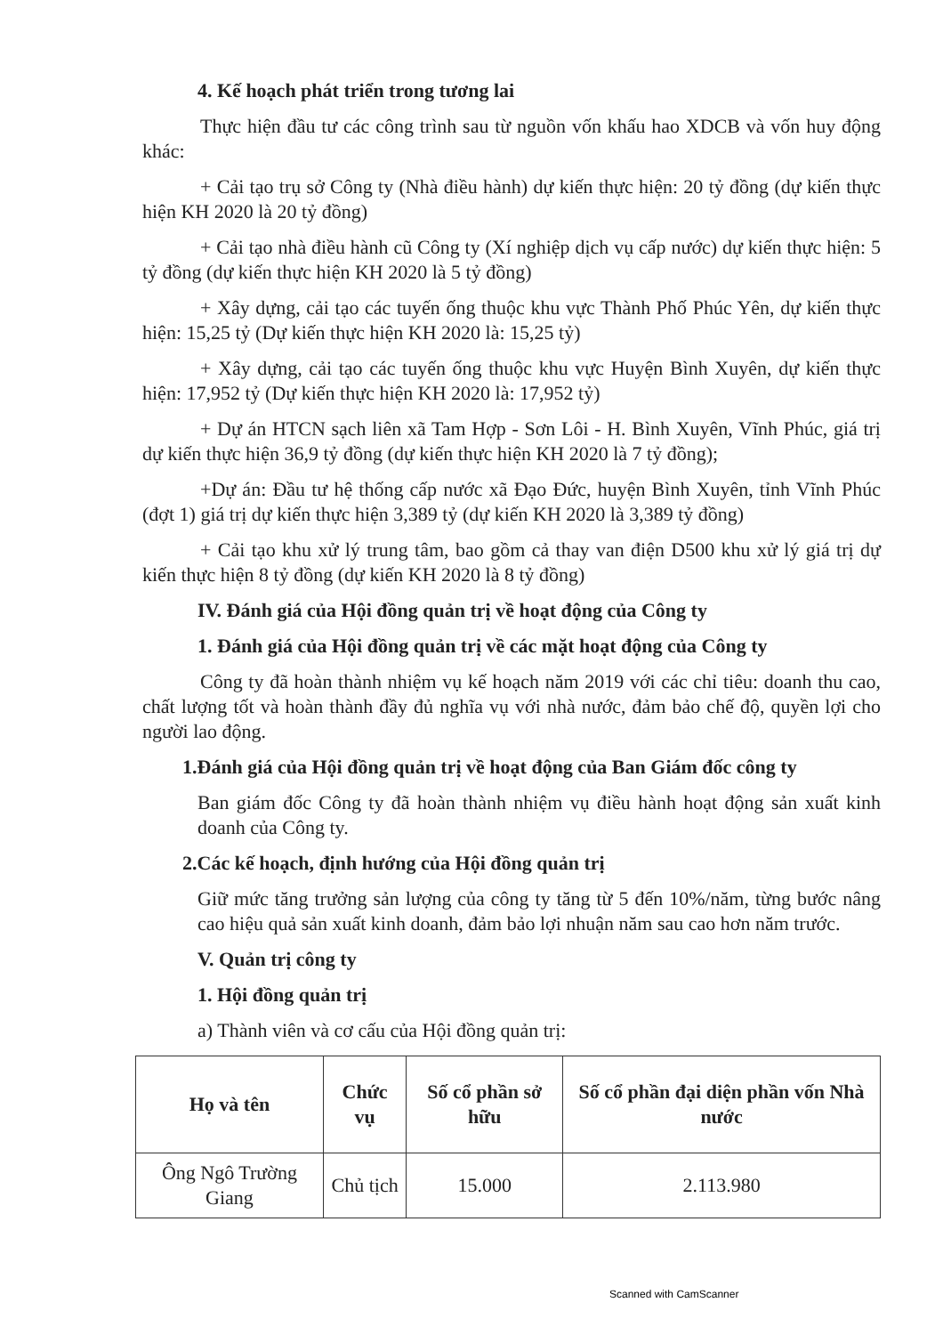4. Kế hoạch phát triển trong tương lai
Thực hiện đầu tư các công trình sau từ nguồn vốn khấu hao XDCB và vốn huy động khác:
+ Cải tạo trụ sở Công ty (Nhà điều hành) dự kiến thực hiện: 20 tỷ đồng (dự kiến thực hiện KH 2020 là 20 tỷ đồng)
+ Cải tạo nhà điều hành cũ Công ty (Xí nghiệp dịch vụ cấp nước) dự kiến thực hiện: 5 tỷ đồng (dự kiến thực hiện KH 2020 là 5 tỷ đồng)
+ Xây dựng, cải tạo các tuyến ống thuộc khu vực Thành Phố Phúc Yên, dự kiến thực hiện: 15,25 tỷ (Dự kiến thực hiện KH 2020 là: 15,25 tỷ)
+ Xây dựng, cải tạo các tuyến ống thuộc khu vực Huyện Bình Xuyên, dự kiến thực hiện: 17,952 tỷ (Dự kiến thực hiện KH 2020 là: 17,952 tỷ)
+ Dự án HTCN sạch liên xã Tam Hợp - Sơn Lôi - H. Bình Xuyên, Vĩnh Phúc, giá trị dự kiến thực hiện 36,9 tỷ đồng (dự kiến thực hiện KH 2020 là 7 tỷ đồng);
+Dự án: Đầu tư hệ thống cấp nước xã Đạo Đức, huyện Bình Xuyên, tỉnh Vĩnh Phúc (đợt 1) giá trị dự kiến thực hiện 3,389 tỷ (dự kiến KH 2020 là 3,389 tỷ đồng)
+ Cải tạo khu xử lý trung tâm, bao gồm cả thay van điện D500 khu xử lý giá trị dự kiến thực hiện 8 tỷ đồng (dự kiến KH 2020 là 8 tỷ đồng)
IV. Đánh giá của Hội đồng quản trị về hoạt động của Công ty
1. Đánh giá của Hội đồng quản trị về các mặt hoạt động của Công ty
Công ty đã hoàn thành nhiệm vụ kế hoạch năm 2019 với các chỉ tiêu: doanh thu cao, chất lượng tốt và hoàn thành đầy đủ nghĩa vụ với nhà nước, đảm bảo chế độ, quyền lợi cho người lao động.
1.Đánh giá của Hội đồng quản trị về hoạt động của Ban Giám đốc công ty
Ban giám đốc Công ty đã hoàn thành nhiệm vụ điều hành hoạt động sản xuất kinh doanh của Công ty.
2.Các kế hoạch, định hướng của Hội đồng quản trị
Giữ mức tăng trưởng sản lượng của công ty tăng từ 5 đến 10%/năm, từng bước nâng cao hiệu quả sản xuất kinh doanh, đảm bảo lợi nhuận năm sau cao hơn năm trước.
V. Quản trị công ty
1. Hội đồng quản trị
a) Thành viên và cơ cấu của Hội đồng quản trị:
| Họ và tên | Chức vụ | Số cổ phần sở hữu | Số cổ phần đại diện phần vốn Nhà nước |
| --- | --- | --- | --- |
| Ông Ngô Trường Giang | Chủ tịch | 15.000 | 2.113.980 |
Scanned with CamScanner